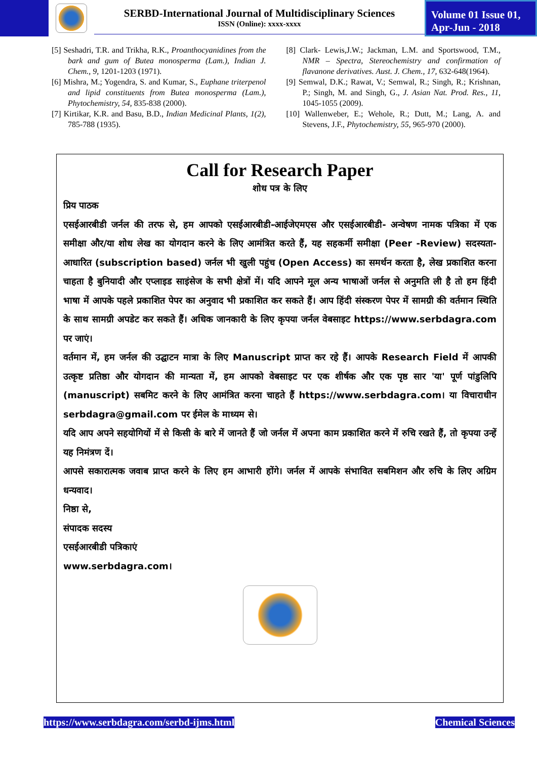SERBD-International Journal of Multidisciplinary Sciences
ISSN (Online): xxxx-xxxx
Volume 01 Issue 01,
Apr-Jun - 2018
[5] Seshadri, T.R. and Trikha, R.K., Proanthocyanidines from the bark and gum of Butea monosperma (Lam.), Indian J. Chem., 9, 1201-1203 (1971).
[6] Mishra, M.; Yogendra, S. and Kumar, S., Euphane triterpenol and lipid constituents from Butea monosperma (Lam.), Phytochemistry, 54, 835-838 (2000).
[7] Kirtikar, K.R. and Basu, B.D., Indian Medicinal Plants, 1(2), 785-788 (1935).
[8] Clark- Lewis,J.W.; Jackman, L.M. and Sportswood, T.M., NMR – Spectra, Stereochemistry and confirmation of flavanone derivatives. Aust. J. Chem., 17, 632-648(1964).
[9] Semwal, D.K.; Rawat, V.; Semwal, R.; Singh, R.; Krishnan, P.; Singh, M. and Singh, G., J. Asian Nat. Prod. Res., 11, 1045-1055 (2009).
[10] Wallenweber, E.; Wehole, R.; Dutt, M.; Lang, A. and Stevens, J.F., Phytochemistry, 55, 965-970 (2000).
Call for Research Paper
शोध पत्र के लिए
प्रिय पाठक
एसईआरबीडी जर्नल की तरफ से, हम आपको एसईआरबीडी-आईजेएमएस और एसईआरबीडी- अन्वेषण नामक पत्रिका में एक समीक्षा और/या शोध लेख का योगदान करने के लिए आमंत्रित करते हैं, यह सहकर्मी समीक्षा (Peer -Review) सदस्यता-आधारित (subscription based) जर्नल भी खुली पहुंच (Open Access) का समर्थन करता है, लेख प्रकाशित करना चाहता है बुनियादी और एप्लाइड साइंसेज के सभी क्षेत्रों में। यदि आपने मूल अन्य भाषाओं जर्नल से अनुमति ली है तो हम हिंदी भाषा में आपके पहले प्रकाशित पेपर का अनुवाद भी प्रकाशित कर सकते हैं। आप हिंदी संस्करण पेपर में सामग्री की वर्तमान स्थिति के साथ सामग्री अपडेट कर सकते हैं। अधिक जानकारी के लिए कृपया जर्नल वेबसाइट https://www.serbdagra.com पर जाएं।
वर्तमान में, हम जर्नल की उद्घाटन मात्रा के लिए Manuscript प्राप्त कर रहे हैं। आपके Research Field में आपकी उत्कृष्ट प्रतिष्ठा और योगदान की मान्यता में, हम आपको वेबसाइट पर एक शीर्षक और एक पृष्ठ सार 'या' पूर्ण पांडुलिपि (manuscript) सबमिट करने के लिए आमंत्रित करना चाहते हैं https://www.serbdagra.com। या विचाराधीन serbdagra@gmail.com पर ईमेल के माध्यम से।
यदि आप अपने सहयोगियों में से किसी के बारे में जानते हैं जो जर्नल में अपना काम प्रकाशित करने में रुचि रखते हैं, तो कृपया उन्हें यह निमंत्रण दें।
आपसे सकारात्मक जवाब प्राप्त करने के लिए हम आभारी होंगे। जर्नल में आपके संभावित सबमिशन और रुचि के लिए अग्रिम धन्यवाद।
निष्ठा से,
संपादक सदस्य
एसईआरबीडी पत्रिकाएं
www.serbdagra.com।
https://www.serbdagra.com/serbd-ijms.html Chemical Sciences